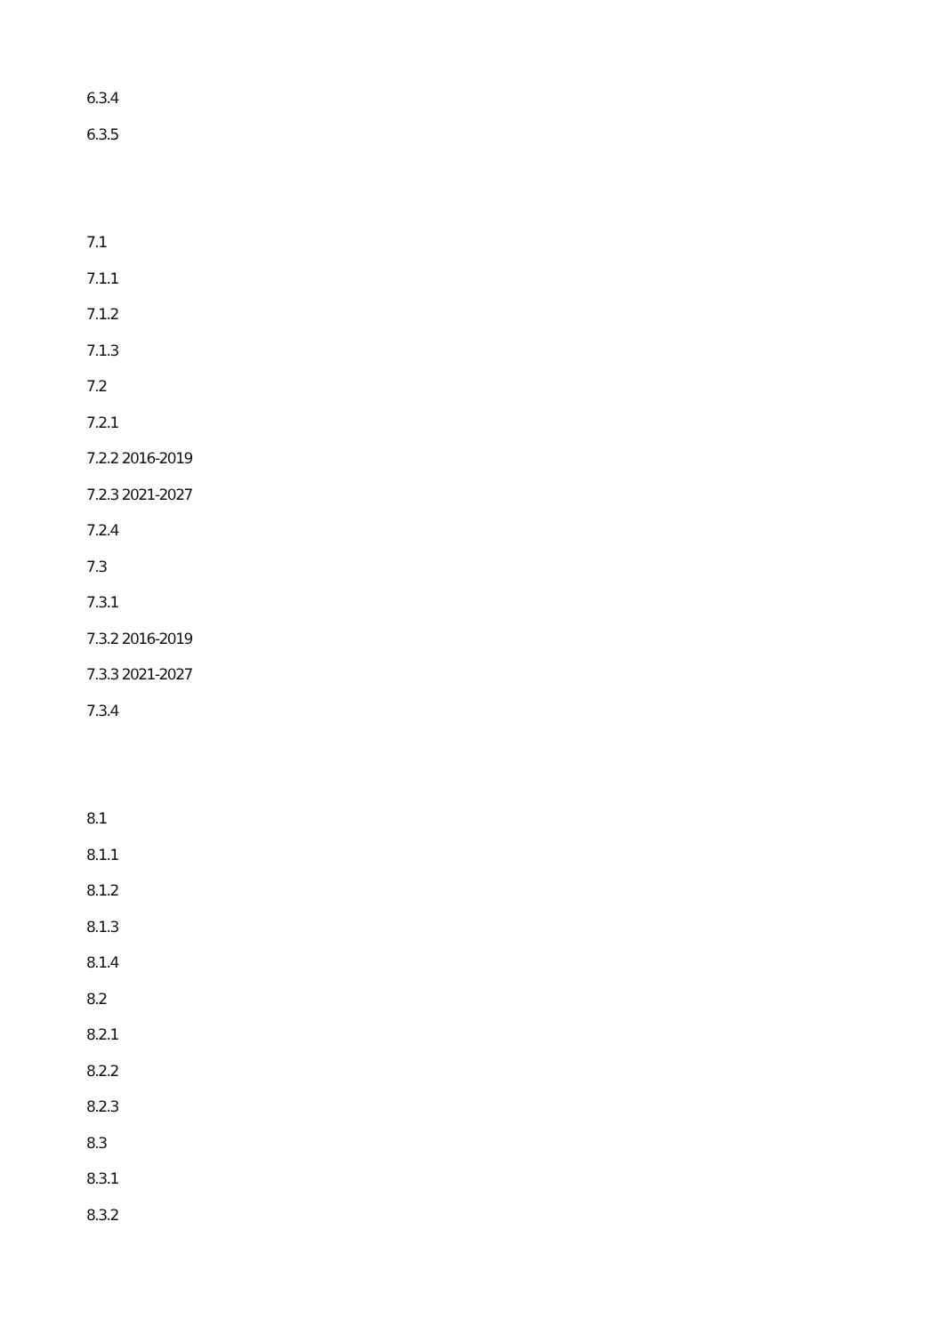6.3.4
6.3.5
7.1
7.1.1
7.1.2
7.1.3
7.2
7.2.1
7.2.2 2016-2019
7.2.3 2021-2027
7.2.4
7.3
7.3.1
7.3.2 2016-2019
7.3.3 2021-2027
7.3.4
8.1
8.1.1
8.1.2
8.1.3
8.1.4
8.2
8.2.1
8.2.2
8.2.3
8.3
8.3.1
8.3.2